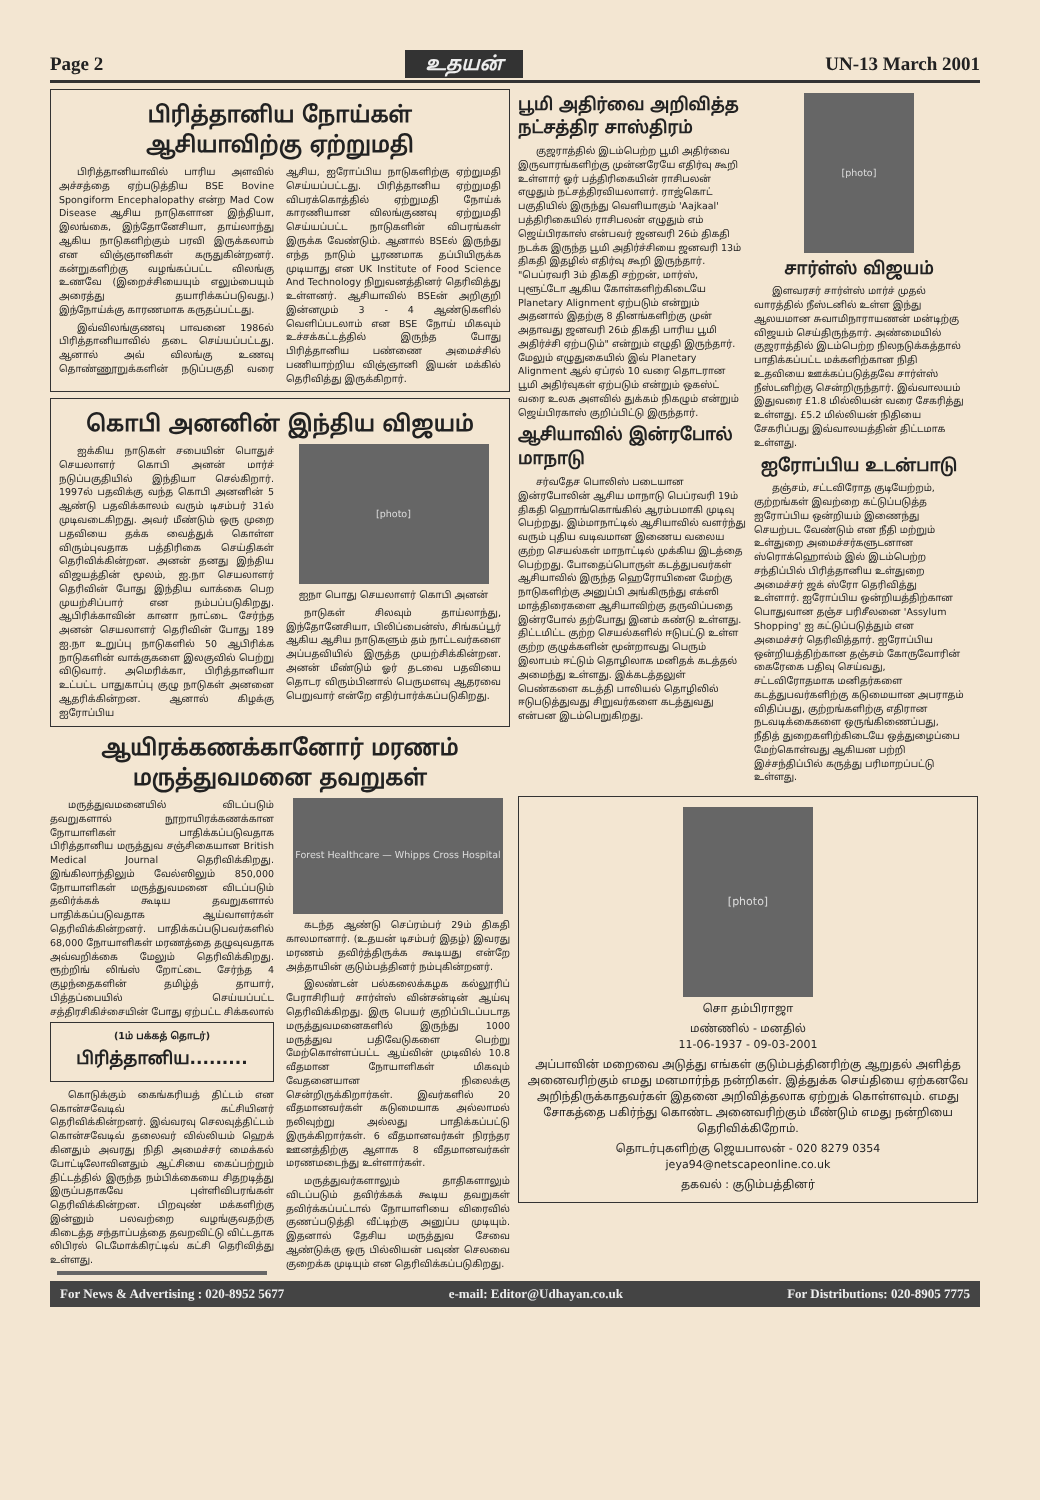Page 2 உதயன் UN-13 March 2001
பிரித்தானிய நோய்கள்
ஆசியாவிற்கு ஏற்றுமதி
பிரித்தானியாவில் பாரிய அளவில் அச்சத்தை ஏற்படுத்திய BSE Bovine Spongiform Encephalopathy என்ற Mad Cow Disease ஆசிய நாடுகளான இந்தியா, இலங்கை, இந்தோனேசியா, தாய்லாந்து ஆகிய நாடுகளிற்கும் பரவி இருக்கலாம் என விஞ்ஞானிகள் கருதுகின்றனர். கன்றுகளிற்கு வழங்கப்பட்ட விலங்கு உணவே (இறைச்சியையும் எலும்பையும் அரைத்து தயாரிக்கப்படுவது.) இந்நோய்க்கு காரணமாக கருதப்பட்டது.
இவ்விலங்குணவு பாவனை 1986ல் பிரித்தானியாவில் தடை செய்யப்பட்டது. ஆனால் அவ் விலங்கு உணவு தொண்ணூறுக்களின் நடுப்பகுதி வரை ஆசிய, ஐரோப்பிய நாடுகளிற்கு ஏற்றுமதி செய்யப்பட்டது. பிரித்தானிய ஏற்றுமதி விபரக்கொத்தில் ஏற்றுமதி நோய்க் காரணியான விலங்குணவு ஏற்றுமதி செய்யப்பட்ட நாடுகளின் விபரங்கள் இருக்க வேண்டும். ஆனால் BSEல் இருந்து எந்த நாடும் பூரணமாக தப்பியிருக்க முடியாது என UK Institute of Food Science And Technology நிறுவனத்தினர் தெரிவித்து உள்ளனர். ஆசியாவில் BSEன் அறிகுறி இன்னமும் 3 - 4 ஆண்டுகளில் வெளிப்படலாம் என BSE நோய் மிகவும் உச்சக்கட்டத்தில் இருந்த போது பிரித்தானிய பண்ணை அமைச்சில் பணியாற்றிய விஞ்ஞானி இயன் மக்கில் தெரிவித்து இருக்கிறார்.
கொபி அனனின் இந்திய விஜயம்
ஐக்கிய நாடுகள் சபையின் பொதுச் செயலாளர் கொபி அனன் மார்ச் நடுப்பகுதியில் இந்தியா செல்கிறார். 1997ல் பதவிக்கு வந்த கொபி அனனின் 5 ஆண்டு பதவிக்காலம் வரும் டிசம்பர் 31ல் முடிவடைகிறது. அவர் மீண்டும் ஒரு முறை பதவியை தக்க வைத்துக் கொள்ள விரும்புவதாக பத்திரிகை செய்திகள் தெரிவிக்கின்றன. அனன் தனது இந்திய விஜயத்தின் மூலம், ஐ.நா செயலாளர் தெரிவின் போது இந்திய வாக்கை பெற முயற்சிப்பார் என நம்பப்படுகிறது. ஆபிரிக்காவின் கானா நாட்டை சேர்ந்த அனன் செயலாளர் தெரிவின் போது 189 ஐ.நா உறுப்பு நாடுகளில் 50 ஆபிரிக்க நாடுகளின் வாக்குகளை இலகுவில் பெற்று விடுவார். அமெரிக்கா, பிரித்தானியா உட்பட்ட பாதுகாப்பு குழு நாடுகள் அனனை ஆதரிக்கின்றன. ஆனால் கிழக்கு ஐரோப்பிய
[photo]
ஐநா பொது செயலாளர் கொபி அனன்
நாடுகள் சிலவும் தாய்லாந்து, இந்தோனேசியா, பிலிப்பைன்ஸ், சிங்கப்பூர் ஆகிய ஆசிய நாடுகளும் தம் நாட்டவர்களை அப்பதவியில் இருத்த முயற்சிக்கின்றன. அனன் மீண்டும் ஓர் தடவை பதவியை தொடர விரும்பினால் பெருமளவு ஆதரவை பெறுவார் என்றே எதிர்பார்க்கப்படுகிறது.
ஆயிரக்கணக்கானோர் மரணம்
மருத்துவமனை தவறுகள்
மருத்துவமனையில் விடப்படும் தவறுகளால் நூறாயிரக்கணக்கான நோயாளிகள் பாதிக்கப்படுவதாக பிரித்தானிய மருத்துவ சஞ்சிகையான British Medical Journal தெரிவிக்கிறது. இங்கிலாந்திலும் வேல்ஸிலும் 850,000 நோயாளிகள் மருத்துவமனை விடப்படும் தவிர்க்கக் கூடிய தவறுகளால் பாதிக்கப்படுவதாக ஆய்வாளர்கள் தெரிவிக்கின்றனர். பாதிக்கப்படுபவர்களில் 68,000 நோயாளிகள் மரணத்தை தழுவுவதாக அவ்வறிக்கை மேலும் தெரிவிக்கிறது. ரூற்றிங் லிங்ஸ் றோட்டை சேர்ந்த 4 குழந்தைகளின் தமிழ்த் தாயார், பித்தப்பையில் செய்யப்பட்ட சத்திரசிகிச்சையின் போது ஏற்பட்ட சிக்கலால்
(1ம் பக்கத் தொடர்)
பிரித்தானிய.........
கொடுக்கும் கைங்கரியத் திட்டம் என கொன்சவேடிவ் கட்சியினர் தெரிவிக்கின்றனர். இவ்வரவு செலவுத்திட்டம் கொன்சவேடிவ் தலைவர் வில்லியம் ஹெக் கினதும் அவரது நிதி அமைச்சர் மைக்கல் போட்டிலோவினதும் ஆட்சியை கைப்பற்றும் திட்டத்தில் இருந்த நம்பிக்கையை சிதறடித்து இருப்பதாகவே புள்ளிவிபரங்கள் தெரிவிக்கின்றன. பிறவுண் மக்களிற்கு இன்னும் பலவற்றை வழங்குவதற்கு கிடைத்த சந்தாப்பத்தை தவறவிட்டு விட்டதாக லிபிரல் டெமோக்கிரட்டிவ் கட்சி தெரிவித்து உள்ளது.
Forest Healthcare — Whipps Cross Hospital
கடந்த ஆண்டு செப்ரம்பர் 29ம் திகதி காலமானார். (உதயன் டிசம்பர் இதழ்) இவரது மரணம் தவிர்த்திருக்க கூடியது என்றே அத்தாயின் குடும்பத்தினர் நம்புகின்றனர்.
இலண்டன் பல்கலைக்கழக கல்லூரிப் பேராசிரியர் சார்ள்ஸ் வின்சன்டின் ஆய்வு தெரிவிக்கிறது. இரு பெயர் குறிப்பிடப்படாத மருத்துவமனைகளில் இருந்து 1000 மருத்துவ பதிவேடுகளை பெற்று மேற்கொள்ளப்பட்ட ஆய்வின் முடிவில் 10.8 வீதமான நோயாளிகள் மிகவும் வேதனையான நிலைக்கு சென்றிருக்கிறார்கள். இவர்களில் 20 வீதமானவர்கள் கடுமையாக அல்லாமல் நலிவுற்று அல்லது பாதிக்கப்பட்டு இருக்கிறார்கள். 6 வீதமானவர்கள் நிரந்தர ஊனத்திற்கு ஆளாக 8 வீதமானவர்கள் மரணமடைந்து உள்ளார்கள்.
மருத்துவர்களாலும் தாதிகளாலும் விடப்படும் தவிர்க்கக் கூடிய தவறுகள் தவிர்க்கப்பட்டால் நோயாளியை விரைவில் குணப்படுத்தி வீட்டிற்கு அனுப்ப முடியும். இதனால் தேசிய மருத்துவ சேவை ஆண்டுக்கு ஒரு பில்லியன் பவுண் செலவை குறைக்க முடியும் என தெரிவிக்கப்படுகிறது.
பூமி அதிர்வை அறிவித்த நட்சத்திர சாஸ்திரம்
குஜராத்தில் இடம்பெற்ற பூமி அதிர்வை இருவாரங்களிற்கு முன்னரேயே எதிர்வு கூறி உள்ளார் ஓர் பத்திரிகையின் ராசிபலன் எழுதும் நட்சத்திரவியலாளர். ராஜ்கொட் பகுதியில் இருந்து வெளியாகும் 'Aajkaal' பத்திரிகையில் ராசிபலன் எழுதும் எம் ஜெய்பிரகாஸ் என்பவர் ஜனவரி 26ம் திகதி நடக்க இருந்த பூமி அதிர்ச்சியை ஜனவரி 13ம் திகதி இதழில் எதிர்வு கூறி இருந்தார். "பெப்ரவரி 3ம் திகதி சற்றன், மார்ஸ், புளூட்டோ ஆகிய கோள்களிற்கிடையே Planetary Alignment ஏற்படும் என்றும் அதனால் இதற்கு 8 தினங்களிற்கு முன் அதாவது ஜனவரி 26ம் திகதி பாரிய பூமி அதிர்ச்சி ஏற்படும்" என்றும் எழுதி இருந்தார். மேலும் எழுதுகையில் இவ் Planetary Alignment ஆல் ஏப்ரல் 10 வரை தொடரான பூமி அதிர்வுகள் ஏற்படும் என்றும் ஒகஸ்ட் வரை உலக அளவில் துக்கம் நிகழும் என்றும் ஜெய்பிரகாஸ் குறிப்பிட்டு இருந்தார்.
ஆசியாவில் இன்ரபோல் மாநாடு
சர்வதேச பொலிஸ் படையான இன்ரபோலின் ஆசிய மாநாடு பெப்ரவரி 19ம் திகதி ஹொங்கொங்கில் ஆரம்பமாகி முடிவு பெற்றது. இம்மாநாட்டில் ஆசியாவில் வளர்ந்து வரும் புதிய வடிவமான இணைய வலைய குற்ற செயல்கள் மாநாட்டில் முக்கிய இடத்தை பெற்றது. போதைப்பொருள் கடத்துபவர்கள் ஆசியாவில் இருந்த ஹெரோயினை மேற்கு நாடுகளிற்கு அனுப்பி அங்கிருந்து எக்ஸி மாத்திரைகளை ஆசியாவிற்கு தருவிப்பதை இன்ரபோல் தற்போது இனம் கண்டு உள்ளது. திட்டமிட்ட குற்ற செயல்களில் ஈடுபட்டு உள்ள குற்ற குழுக்களின் மூன்றாவது பெரும் இலாபம் ஈட்டும் தொழிலாக மனிதக் கடத்தல் அமைந்து உள்ளது. இக்கடத்தலுள் பெண்களை கடத்தி பாலியல் தொழிலில் ஈடுபடுத்துவது சிறுவர்களை கடத்துவது என்பன இடம்பெறுகிறது.
[photo]
சார்ள்ஸ் விஜயம்
இளவரசர் சார்ள்ஸ் மார்ச் முதல் வாரத்தில் நீஸ்டனில் உள்ள இந்து ஆலயமான சுவாமிநாராயணன் மன்டிற்கு விஜயம் செய்திருந்தார். அண்மையில் குஜராத்தில் இடம்பெற்ற நிலநடுக்கத்தால் பாதிக்கப்பட்ட மக்களிற்கான நிதி உதவியை ஊக்கப்படுத்தவே சார்ள்ஸ் நீஸ்டனிற்கு சென்றிருந்தார். இவ்வாலயம் இதுவரை £1.8 மில்லியன் வரை சேகரித்து உள்ளது. £5.2 மில்லியன் நிதியை சேகரிப்பது இவ்வாலயத்தின் திட்டமாக உள்ளது.
ஐரோப்பிய உடன்பாடு
தஞ்சம், சட்டவிரோத குடியேற்றம், குற்றங்கள் இவற்றை கட்டுப்படுத்த ஐரோப்பிய ஒன்றியம் இணைந்து செயற்பட வேண்டும் என நீதி மற்றும் உள்துறை அமைச்சர்களுடனான ஸ்ரொக்ஹொல்ம் இல் இடம்பெற்ற சந்திப்பில் பிரித்தானிய உள்துறை அமைச்சர் ஜக் ஸ்ரோ தெரிவித்து உள்ளார். ஐரோப்பிய ஒன்றியத்திற்கான பொதுவான தஞ்ச பரிசீலனை 'Assylum Shopping' ஐ கட்டுப்படுத்தும் என அமைச்சர் தெரிவித்தார். ஐரோப்பிய ஒன்றியத்திற்கான தஞ்சம் கோருவோரின் கைரேகை பதிவு செய்வது, சட்டவிரோதமாக மனிதர்களை கடத்துபவர்களிற்கு கடுமையான அபராதம் விதிப்பது, குற்றங்களிற்கு எதிரான நடவடிக்கைகளை ஒருங்கிணைப்பது, நீதித் துறைகளிற்கிடையே ஒத்துழைப்பை மேற்கொள்வது ஆகியன பற்றி இச்சந்திப்பில் கருத்து பரிமாறப்பட்டு உள்ளது.
[photo]
சொ தம்பிராஜா
மண்ணில் - மனதில்
11-06-1937 - 09-03-2001
அப்பாவின் மறைவை அடுத்து எங்கள் குடும்பத்தினரிற்கு ஆறுதல் அளித்த அனைவரிற்கும் எமது மனமார்ந்த நன்றிகள். இத்துக்க செய்தியை ஏற்கனவே அறிந்திருக்காதவர்கள் இதனை அறிவித்தலாக ஏற்றுக் கொள்ளவும். எமது சோகத்தை பகிர்ந்து கொண்ட அனைவரிற்கும் மீண்டும் எமது நன்றியை தெரிவிக்கிறோம்.
தொடர்புகளிற்கு ஜெயபாலன் - 020 8279 0354
jeya94@netscapeonline.co.uk
தகவல் : குடும்பத்தினர்
For News & Advertising : 020-8952 5677 e-mail: Editor@Udhayan.co.uk For Distributions: 020-8905 7775